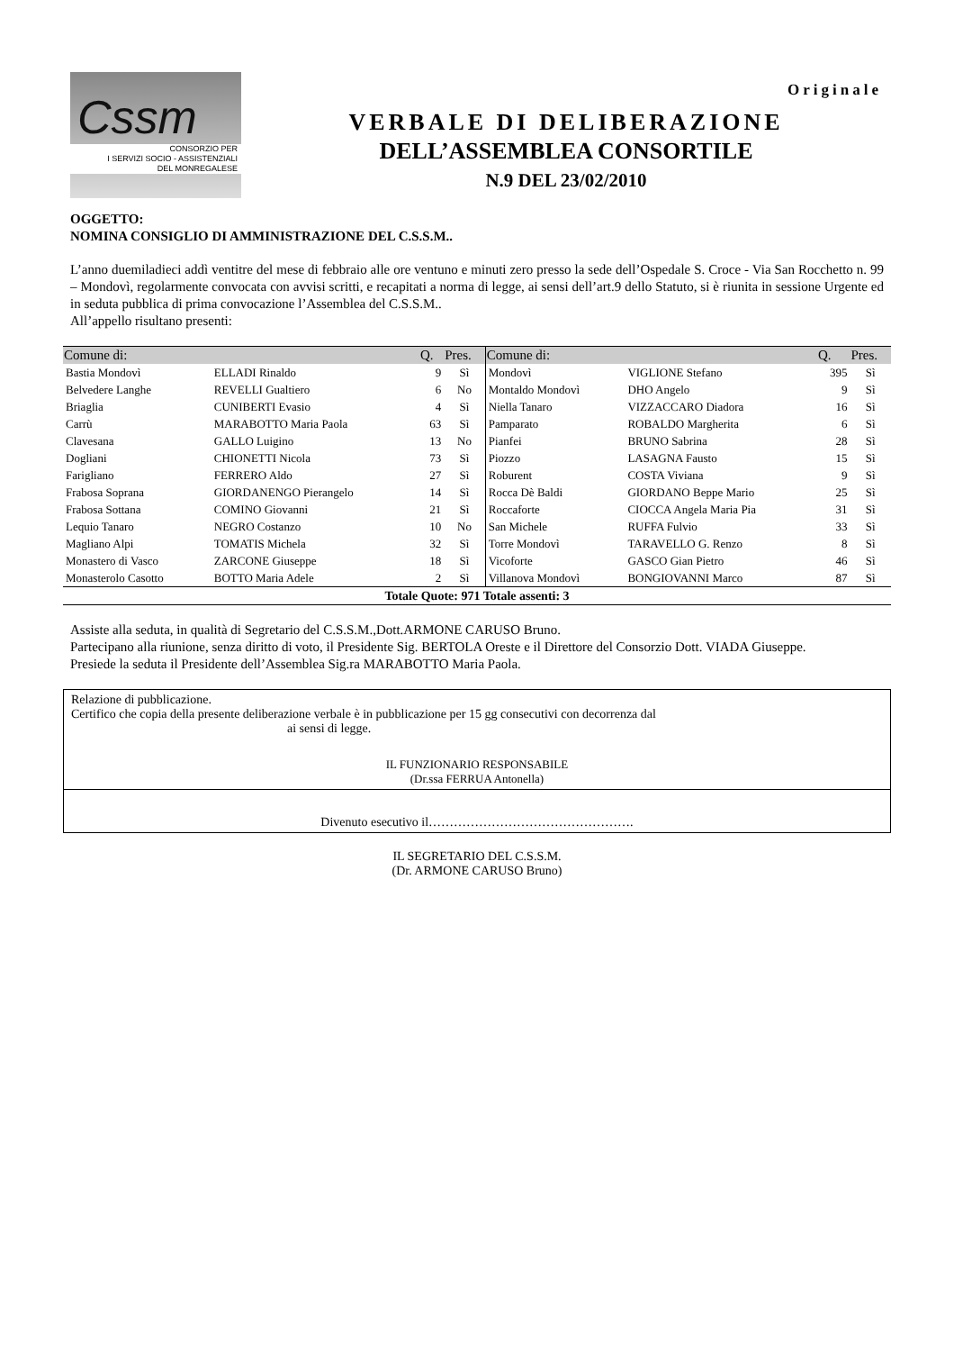Originale
Cssm
CONSORZIO PER
I SERVIZI SOCIO - ASSISTENZIALI
DEL MONREGALESE
VERBALE DI DELIBERAZIONE
DELL’ASSEMBLEA CONSORTILE
N.9 DEL 23/02/2010
OGGETTO:
NOMINA CONSIGLIO DI AMMINISTRAZIONE DEL C.S.S.M..
L’anno duemiladieci addì ventitre del mese di febbraio alle ore ventuno e minuti zero presso la sede dell’Ospedale S. Croce - Via San Rocchetto n. 99 – Mondovì, regolarmente convocata con avvisi scritti, e recapitati a norma di legge, ai sensi dell’art.9 dello Statuto, si è riunita in sessione Urgente ed in seduta pubblica di prima convocazione l’Assemblea del C.S.S.M..
All’appello risultano presenti:
| Comune di: | | Q. | Pres. | Comune di: | | Q. | Pres. |
| --- | --- | --- | --- | --- | --- | --- | --- |
| Bastia Mondovì | ELLADI Rinaldo | 9 | Sì | Mondovì | VIGLIONE Stefano | 395 | Sì |
| Belvedere Langhe | REVELLI Gualtiero | 6 | No | Montaldo Mondovì | DHO Angelo | 9 | Sì |
| Briaglia | CUNIBERTI Evasio | 4 | Sì | Niella Tanaro | VIZZACCARO Diadora | 16 | Sì |
| Carrù | MARABOTTO Maria Paola | 63 | Sì | Pamparato | ROBALDO Margherita | 6 | Sì |
| Clavesana | GALLO Luigino | 13 | No | Pianfei | BRUNO Sabrina | 28 | Sì |
| Dogliani | CHIONETTI Nicola | 73 | Sì | Piozzo | LASAGNA Fausto | 15 | Sì |
| Farigliano | FERRERO Aldo | 27 | Sì | Roburent | COSTA Viviana | 9 | Sì |
| Frabosa Soprana | GIORDANENGO Pierangelo | 14 | Sì | Rocca Dè Baldi | GIORDANO Beppe Mario | 25 | Sì |
| Frabosa Sottana | COMINO Giovanni | 21 | Sì | Roccaforte | CIOCCA Angela Maria Pia | 31 | Sì |
| Lequio Tanaro | NEGRO Costanzo | 10 | No | San Michele | RUFFA Fulvio | 33 | Sì |
| Magliano Alpi | TOMATIS Michela | 32 | Sì | Torre Mondovì | TARAVELLO G. Renzo | 8 | Sì |
| Monastero di Vasco | ZARCONE Giuseppe | 18 | Sì | Vicoforte | GASCO Gian Pietro | 46 | Sì |
| Monasterolo Casotto | BOTTO Maria Adele | 2 | Sì | Villanova Mondovì | BONGIOVANNI Marco | 87 | Sì |
| Totale Quote: 971 Totale assenti: 3 | | | | | | | |
Assiste alla seduta, in qualità di Segretario del C.S.S.M.,Dott.ARMONE CARUSO Bruno.
Partecipano alla riunione, senza diritto di voto, il Presidente Sig. BERTOLA Oreste e il Direttore del Consorzio Dott. VIADA Giuseppe.
Presiede la seduta il Presidente dell’Assemblea Sig.ra MARABOTTO Maria Paola.
Relazione di pubblicazione.
Certifico che copia della presente deliberazione verbale è in pubblicazione per 15 gg consecutivi con decorrenza dal
ai sensi di legge.
IL FUNZIONARIO RESPONSABILE
(Dr.ssa FERRUA Antonella)
Divenuto esecutivo il………………………………………….
IL SEGRETARIO DEL C.S.S.M.
(Dr. ARMONE CARUSO Bruno)